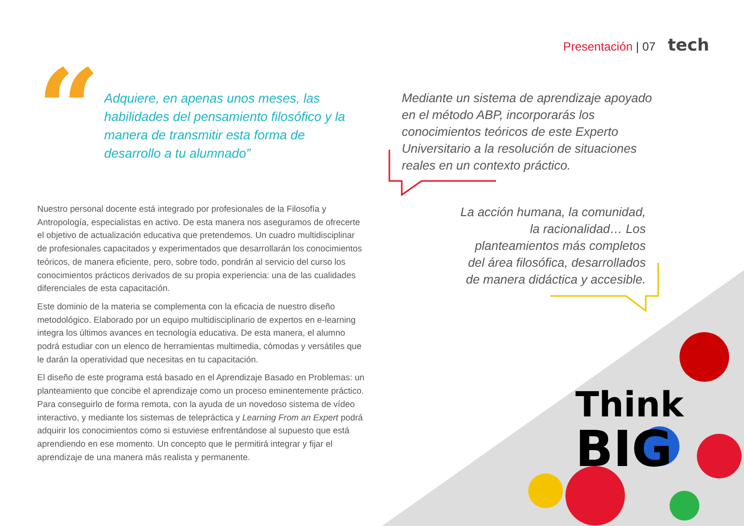Presentación | 07 tech
Think
BIG
“
Adquiere, en apenas unos meses, las habilidades del pensamiento filosófico y la manera de transmitir esta forma de desarrollo a tu alumnado”
Nuestro personal docente está integrado por profesionales de la Filosofía y Antropología, especialistas en activo. De esta manera nos aseguramos de ofrecerte el objetivo de actualización educativa que pretendemos. Un cuadro multidisciplinar de profesionales capacitados y experimentados que desarrollarán los conocimientos teóricos, de manera eficiente, pero, sobre todo, pondrán al servicio del curso los conocimientos prácticos derivados de su propia experiencia: una de las cualidades diferenciales de esta capacitación.
Este dominio de la materia se complementa con la eficacia de nuestro diseño metodológico. Elaborado por un equipo multidisciplinario de expertos en e-learning integra los últimos avances en tecnología educativa. De esta manera, el alumno podrá estudiar con un elenco de herramientas multimedia, cómodas y versátiles que le darán la operatividad que necesitas en tu capacitación.
El diseño de este programa está basado en el Aprendizaje Basado en Problemas: un planteamiento que concibe el aprendizaje como un proceso eminentemente práctico. Para conseguirlo de forma remota, con la ayuda de un novedoso sistema de vídeo interactivo, y mediante los sistemas de telepráctica y Learning From an Expert podrá adquirir los conocimientos como si estuviese enfrentándose al supuesto que está aprendiendo en ese momento. Un concepto que le permitirá integrar y fijar el aprendizaje de una manera más realista y permanente.
Mediante un sistema de aprendizaje apoyado en el método ABP, incorporarás los conocimientos teóricos de este Experto Universitario a la resolución de situaciones reales en un contexto práctico.
La acción humana, la comunidad, la racionalidad… Los planteamientos más completos del área filosófica, desarrollados de manera didáctica y accesible.